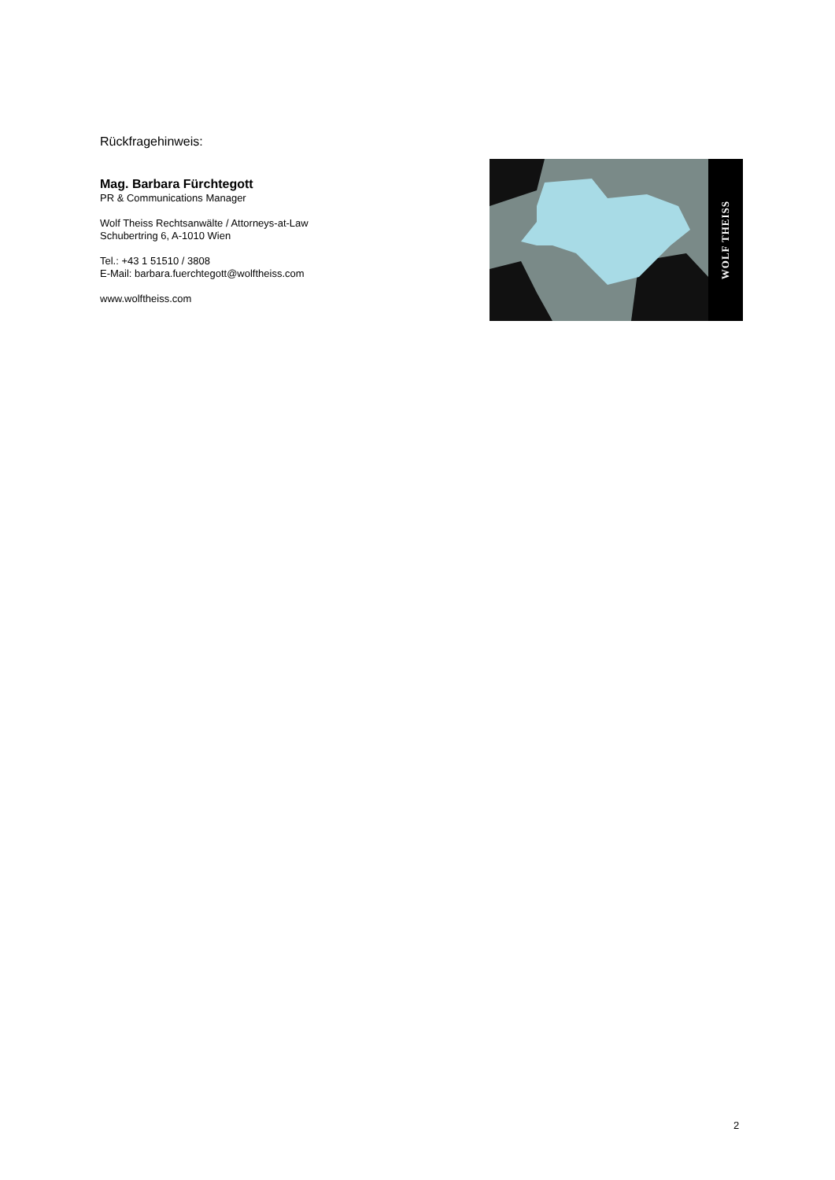Rückfragehinweis:
Mag. Barbara Fürchtegott
PR & Communications Manager
Wolf Theiss Rechtsanwälte / Attorneys-at-Law
Schubertring 6, A-1010 Wien
Tel.: +43 1 51510 / 3808
E-Mail: barbara.fuerchtegott@wolftheiss.com
www.wolftheiss.com
WOLF THEISS
2